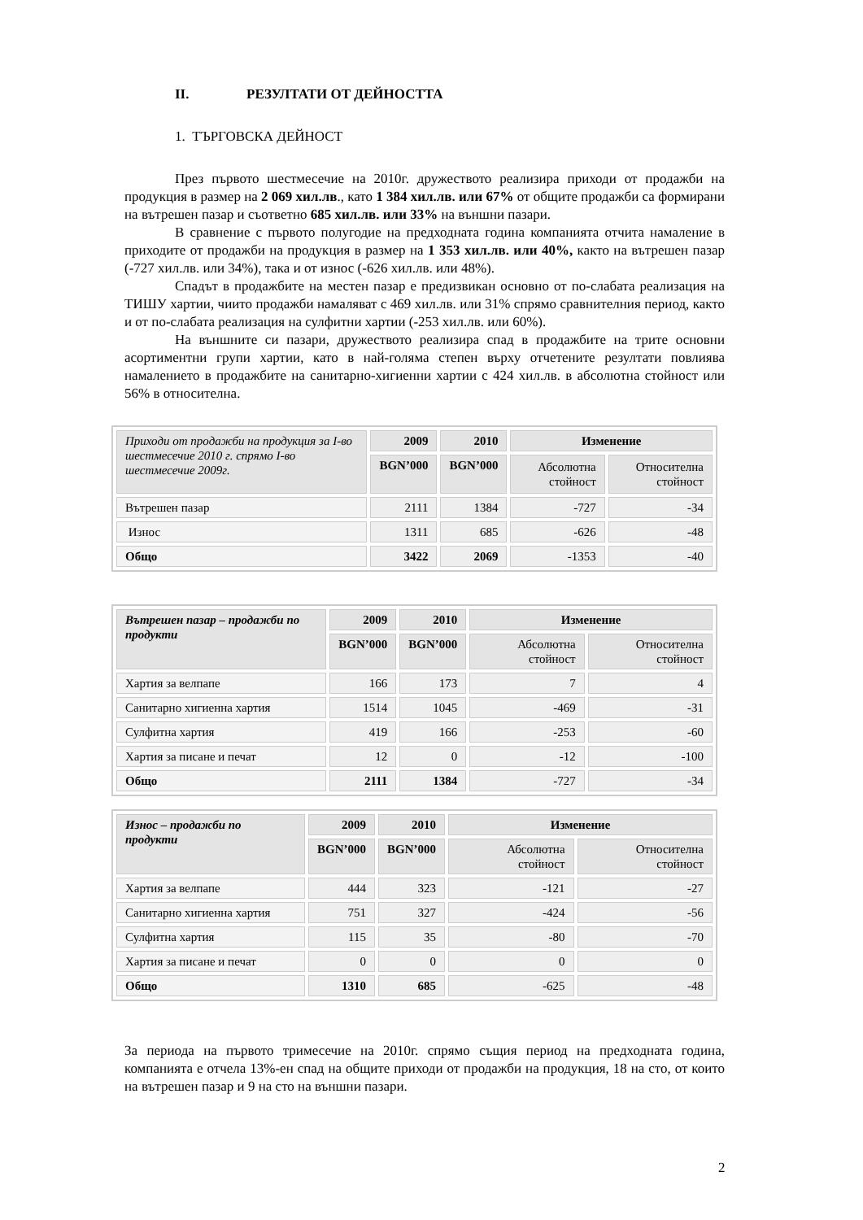II. РЕЗУЛТАТИ ОТ ДЕЙНОСТТА
1. ТЪРГОВСКА ДЕЙНОСТ
През първото шестмесечие на 2010г. дружеството реализира приходи от продажби на продукция в размер на 2 069 хил.лв., като 1 384 хил.лв. или 67% от общите продажби са формирани на вътрешен пазар и съответно 685 хил.лв. или 33% на външни пазари.
В сравнение с първото полугодие на предходната година компанията отчита намаление в приходите от продажби на продукция в размер на 1 353 хил.лв. или 40%, както на вътрешен пазар (-727 хил.лв. или 34%), така и от износ (-626 хил.лв. или 48%).
Спадът в продажбите на местен пазар е предизвикан основно от по-слабата реализация на ТИШУ хартии, чиито продажби намаляват с 469 хил.лв. или 31% спрямо сравнителния период, както и от по-слабата реализация на сулфитни хартии (-253 хил.лв. или 60%).
На външните си пазари, дружеството реализира спад в продажбите на трите основни асортиментни групи хартии, като в най-голяма степен върху отчетените резултати повлиява намалението в продажбите на санитарно-хигиенни хартии с 424 хил.лв. в абсолютна стойност или 56% в относителна.
| Приходи от продажби на продукция за I-во шестмесечие 2010 г. спрямо I-во шестмесечие 2009г. | 2009 | 2010 | Изменение | |
| --- | --- | --- | --- | --- |
| | BGN’000 | BGN’000 | Абсолютна стойност | Относителна стойност |
| Вътрешен пазар | 2111 | 1384 | -727 | -34 |
| Износ | 1311 | 685 | -626 | -48 |
| Общо | 3422 | 2069 | -1353 | -40 |
| Вътрешен пазар – продажби по продукти | 2009 | 2010 | Изменение | |
| --- | --- | --- | --- | --- |
| | BGN’000 | BGN’000 | Абсолютна стойност | Относителна стойност |
| Хартия за велпапе | 166 | 173 | 7 | 4 |
| Санитарно хигиенна хартия | 1514 | 1045 | -469 | -31 |
| Сулфитна хартия | 419 | 166 | -253 | -60 |
| Хартия за писане и печат | 12 | 0 | -12 | -100 |
| Общо | 2111 | 1384 | -727 | -34 |
| Износ – продажби по продукти | 2009 | 2010 | Изменение | |
| --- | --- | --- | --- | --- |
| | BGN’000 | BGN’000 | Абсолютна стойност | Относителна стойност |
| Хартия за велпапе | 444 | 323 | -121 | -27 |
| Санитарно хигиенна хартия | 751 | 327 | -424 | -56 |
| Сулфитна хартия | 115 | 35 | -80 | -70 |
| Хартия за писане и печат | 0 | 0 | 0 | 0 |
| Общо | 1310 | 685 | -625 | -48 |
За периода на първото тримесечие на 2010г. спрямо същия период на предходната година, компанията е отчела 13%-ен спад на общите приходи от продажби на продукция, 18 на сто, от които на вътрешен пазар и 9 на сто на външни пазари.
2